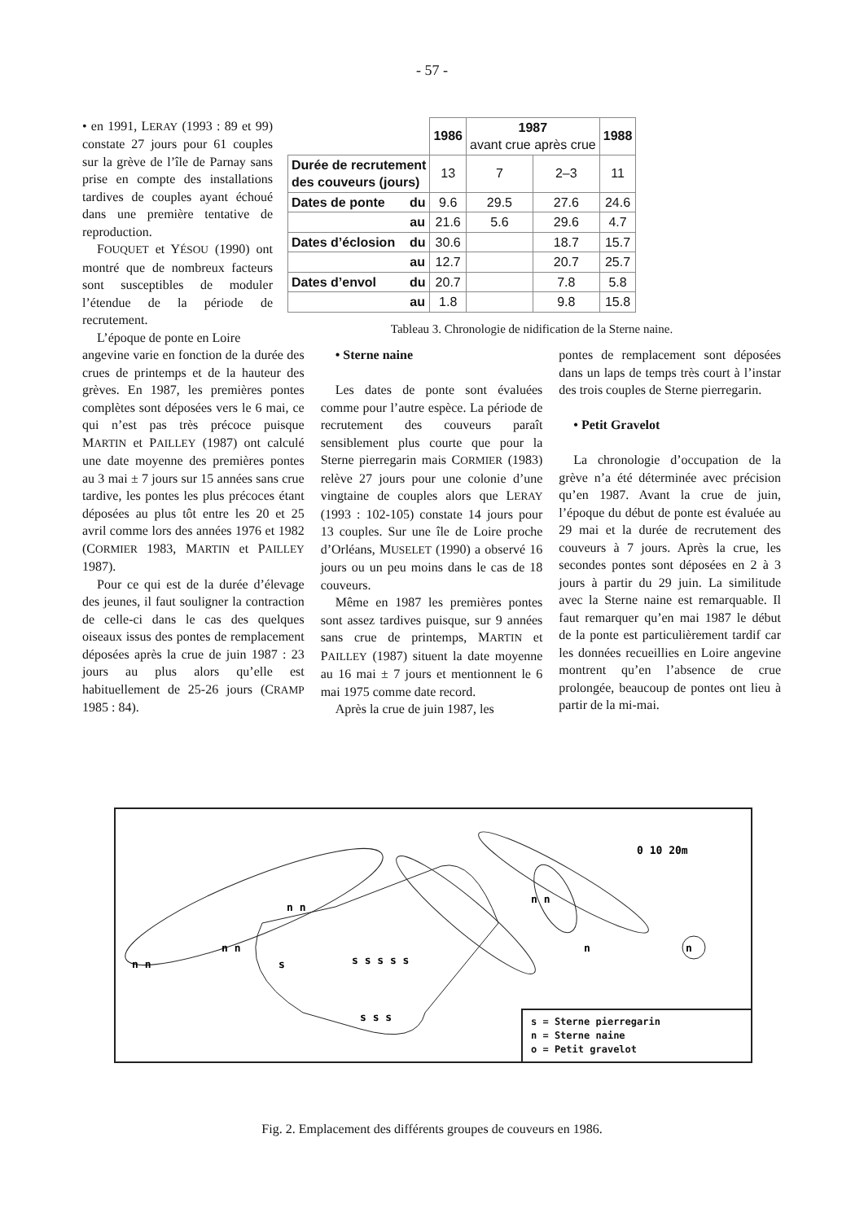- 57 -
• en 1991, LERAY (1993 : 89 et 99) constate 27 jours pour 61 couples sur la grève de l’île de Parnay sans prise en compte des installations tardives de couples ayant échoué dans une première tentative de reproduction.
FOUQUET et YÉSOU (1990) ont montré que de nombreux facteurs sont susceptibles de moduler l’étendue de la période de recrutement.
L’époque de ponte en Loire
| | | 1986 | 1987 avant crue après crue | | 1988 |
| Durée de recrutement des couveurs (jours) | | 13 | 7 | 2–3 | 11 |
| Dates de ponte | du | 9.6 | 29.5 | 27.6 | 24.6 |
| | au | 21.6 | 5.6 | 29.6 | 4.7 |
| Dates d’éclosion | du | 30.6 | | 18.7 | 15.7 |
| | au | 12.7 | | 20.7 | 25.7 |
| Dates d’envol | du | 20.7 | | 7.8 | 5.8 |
| | au | 1.8 | | 9.8 | 15.8 |
Tableau 3. Chronologie de nidification de la Sterne naine.
angevine varie en fonction de la durée des crues de printemps et de la hauteur des grèves. En 1987, les premières pontes complètes sont déposées vers le 6 mai, ce qui n’est pas très précoce puisque MARTIN et PAILLEY (1987) ont calculé une date moyenne des premières pontes au 3 mai ± 7 jours sur 15 années sans crue tardive, les pontes les plus précoces étant déposées au plus tôt entre les 20 et 25 avril comme lors des années 1976 et 1982 (CORMIER 1983, MARTIN et PAILLEY 1987).
Pour ce qui est de la durée d’élevage des jeunes, il faut souligner la contraction de celle-ci dans le cas des quelques oiseaux issus des pontes de remplacement déposées après la crue de juin 1987 : 23 jours au plus alors qu’elle est habituellement de 25-26 jours (CRAMP 1985 : 84).
• Sterne naine
Les dates de ponte sont évaluées comme pour l’autre espèce. La période de recrutement des couveurs paraît sensiblement plus courte que pour la Sterne pierregarin mais CORMIER (1983) relève 27 jours pour une colonie d’une vingtaine de couples alors que LERAY (1993 : 102-105) constate 14 jours pour 13 couples. Sur une île de Loire proche d’Orléans, MUSELET (1990) a observé 16 jours ou un peu moins dans le cas de 18 couveurs.
Même en 1987 les premières pontes sont assez tardives puisque, sur 9 années sans crue de printemps, MARTIN et PAILLEY (1987) situent la date moyenne au 16 mai ± 7 jours et mentionnent le 6 mai 1975 comme date record.
Après la crue de juin 1987, les
pontes de remplacement sont déposées dans un laps de temps très court à l’instar des trois couples de Sterne pierregarin.
• Petit Gravelot
La chronologie d’occupation de la grève n’a été déterminée avec précision qu’en 1987. Avant la crue de juin, l’époque du début de ponte est évaluée au 29 mai et la durée de recrutement des couveurs à 7 jours. Après la crue, les secondes pontes sont déposées en 2 à 3 jours à partir du 29 juin. La similitude avec la Sterne naine est remarquable. Il faut remarquer qu’en mai 1987 le début de la ponte est particulièrement tardif car les données recueillies en Loire angevine montrent qu’en l’absence de crue prolongée, beaucoup de pontes ont lieu à partir de la mi-mai.
n n
n n
n n
s
s s s s s
s s s
n n
n
n
0 10 20m
s = Sterne pierregarin
n = Sterne naine
o = Petit gravelot
Fig. 2. Emplacement des différents groupes de couveurs en 1986.